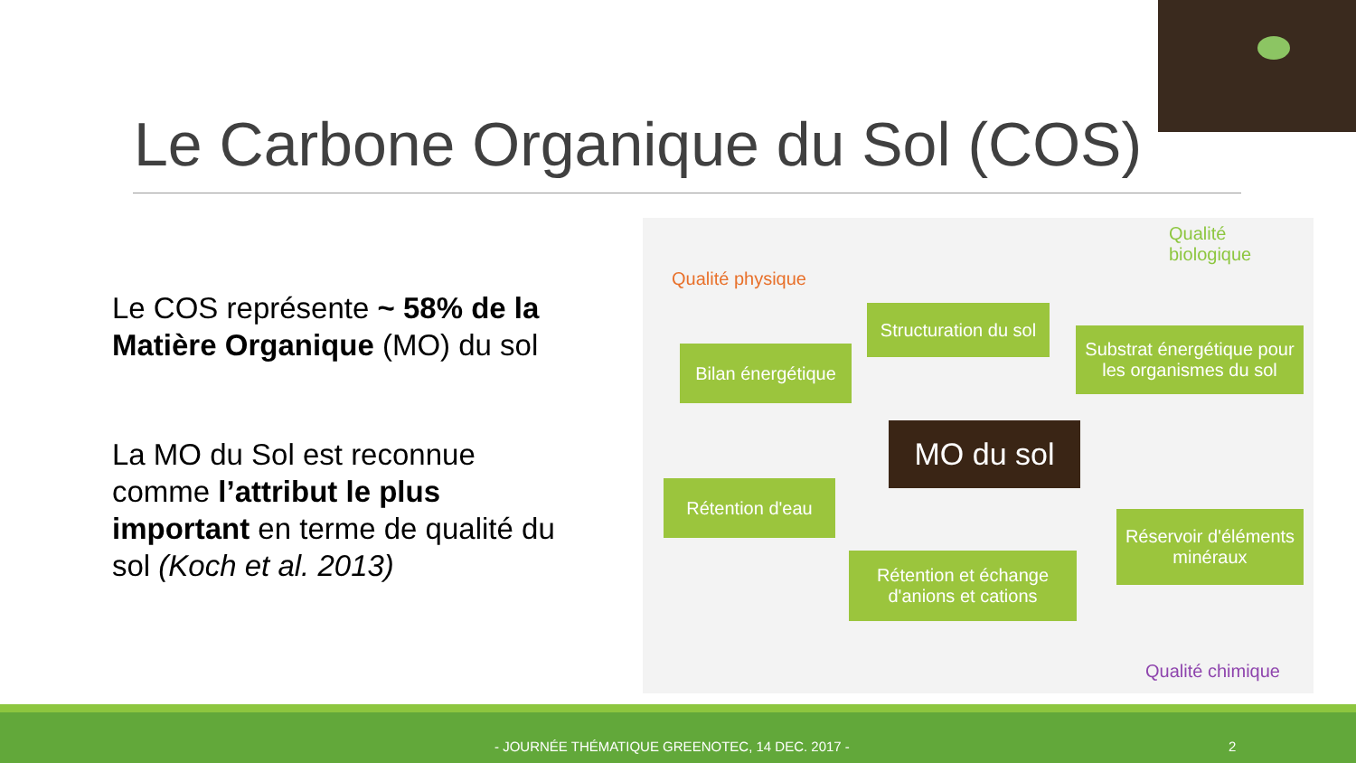Le Carbone Organique du Sol (COS)
Le COS représente ~ 58% de la Matière Organique (MO) du sol
La MO du Sol est reconnue comme l’attribut le plus important en terme de qualité du sol (Koch et al. 2013)
Qualité biologique
Qualité physique
Structuration du sol
Substrat énergétique pour les organismes du sol
Bilan énergétique
MO du sol
Rétention d'eau
Réservoir d'éléments minéraux
Rétention et échange d'anions et cations
Qualité chimique
- JOURNÉE THÉMATIQUE GREENOTEC, 14 DEC. 2017 - 2